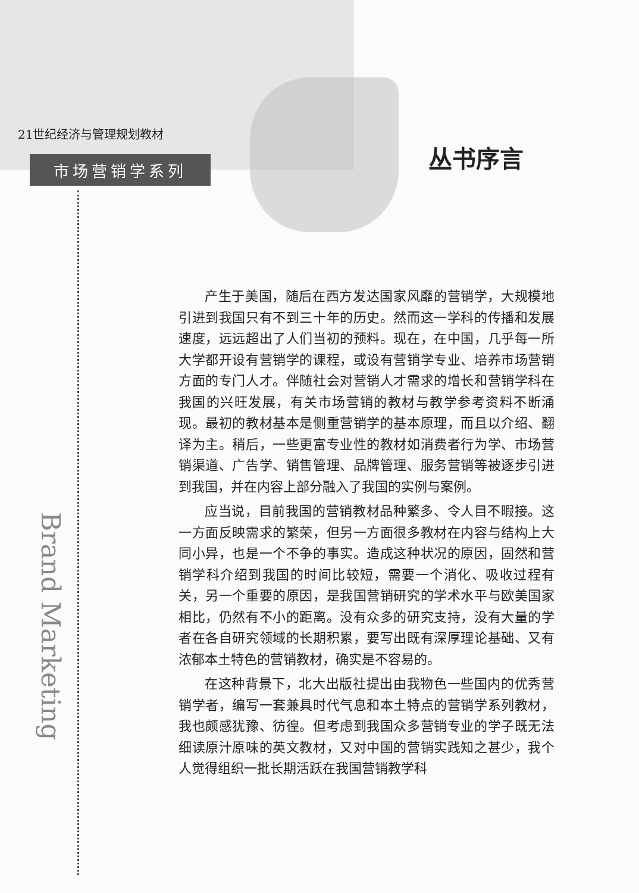21世纪经济与管理规划教材
市场营销学系列
丛书序言
Brand Marketing
产生于美国，随后在西方发达国家风靡的营销学，大规模地引进到我国只有不到三十年的历史。然而这一学科的传播和发展速度，远远超出了人们当初的预料。现在，在中国，几乎每一所大学都开设有营销学的课程，或设有营销学专业、培养市场营销方面的专门人才。伴随社会对营销人才需求的增长和营销学科在我国的兴旺发展，有关市场营销的教材与教学参考资料不断涌现。最初的教材基本是侧重营销学的基本原理，而且以介绍、翻译为主。稍后，一些更富专业性的教材如消费者行为学、市场营销渠道、广告学、销售管理、品牌管理、服务营销等被逐步引进到我国，并在内容上部分融入了我国的实例与案例。
应当说，目前我国的营销教材品种繁多、令人目不暇接。这一方面反映需求的繁荣，但另一方面很多教材在内容与结构上大同小异，也是一个不争的事实。造成这种状况的原因，固然和营销学科介绍到我国的时间比较短，需要一个消化、吸收过程有关，另一个重要的原因，是我国营销研究的学术水平与欧美国家相比，仍然有不小的距离。没有众多的研究支持，没有大量的学者在各自研究领域的长期积累，要写出既有深厚理论基础、又有浓郁本土特色的营销教材，确实是不容易的。
在这种背景下，北大出版社提出由我物色一些国内的优秀营销学者，编写一套兼具时代气息和本土特点的营销学系列教材，我也颇感犹豫、彷徨。但考虑到我国众多营销专业的学子既无法细读原汁原味的英文教材，又对中国的营销实践知之甚少，我个人觉得组织一批长期活跃在我国营销教学科